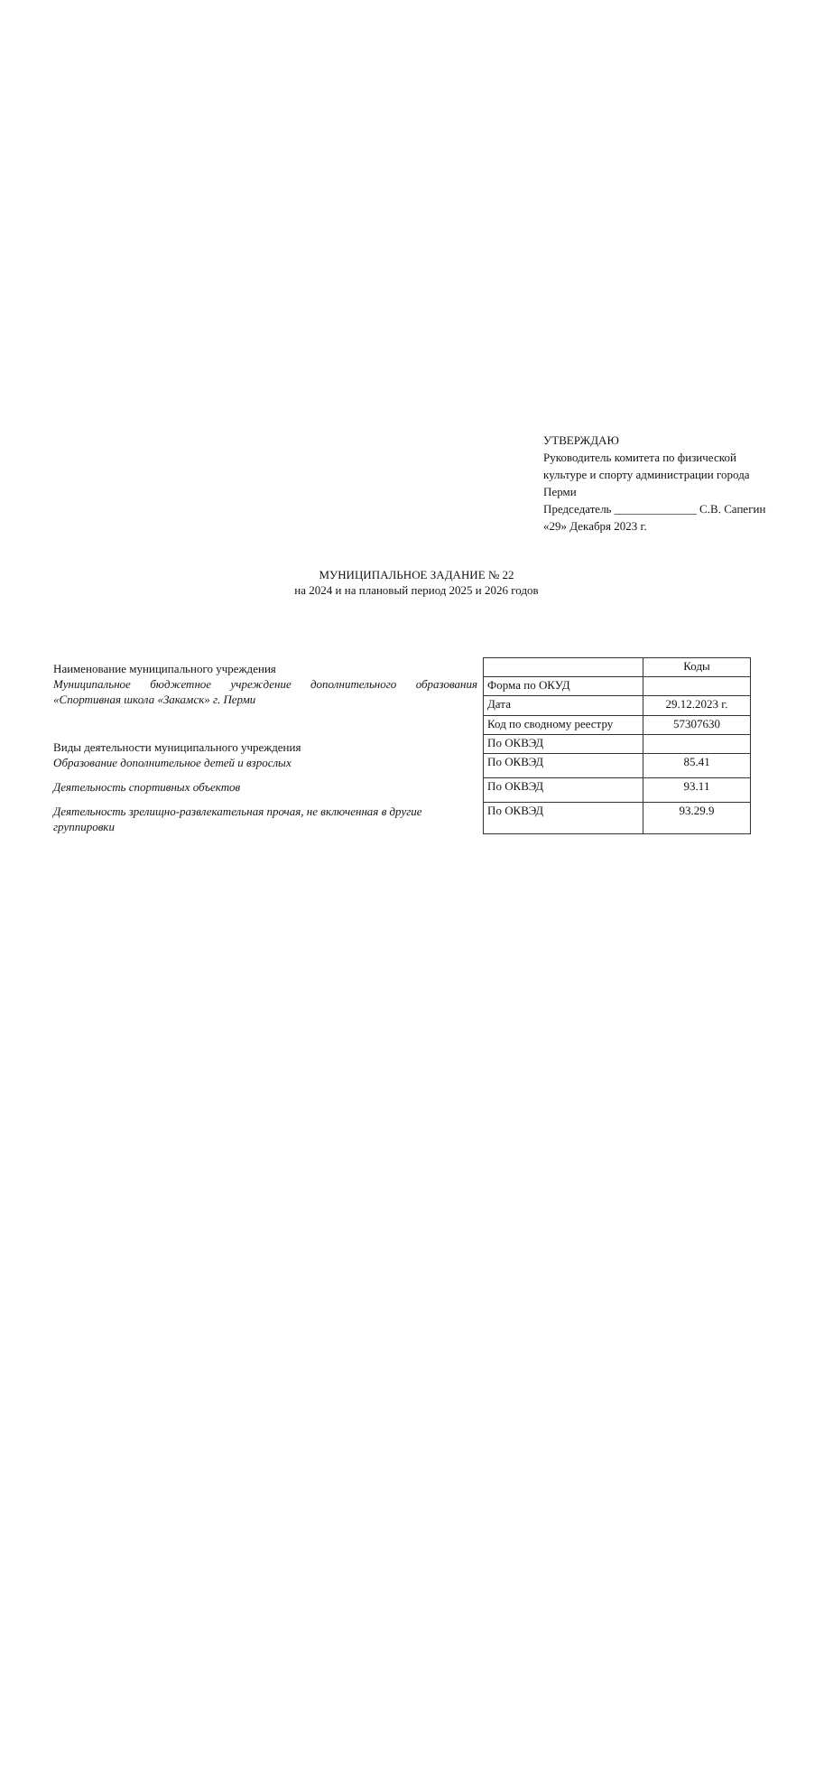УТВЕРЖДАЮ
Руководитель комитета по физической
культуре и спорту администрации города
Перми
Председатель ______________ С.В. Сапегин
«29» Декабря 2023 г.
МУНИЦИПАЛЬНОЕ ЗАДАНИЕ № 22
на 2024 и на плановый период 2025 и 2026 годов
Наименование муниципального учреждения
Муниципальное бюджетное учреждение дополнительного образования «Спортивная школа «Закамск» г. Перми
Виды деятельности муниципального учреждения
Образование дополнительное детей и взрослых
Деятельность спортивных объектов
Деятельность зрелищно-развлекательная прочая, не включенная в другие группировки
| | Коды |
| Форма по ОКУД | |
| Дата | 29.12.2023 г. |
| Код по сводному реестру | 57307630 |
| По ОКВЭД | |
| По ОКВЭД | 85.41 |
| По ОКВЭД | 93.11 |
| По ОКВЭД | 93.29.9 |